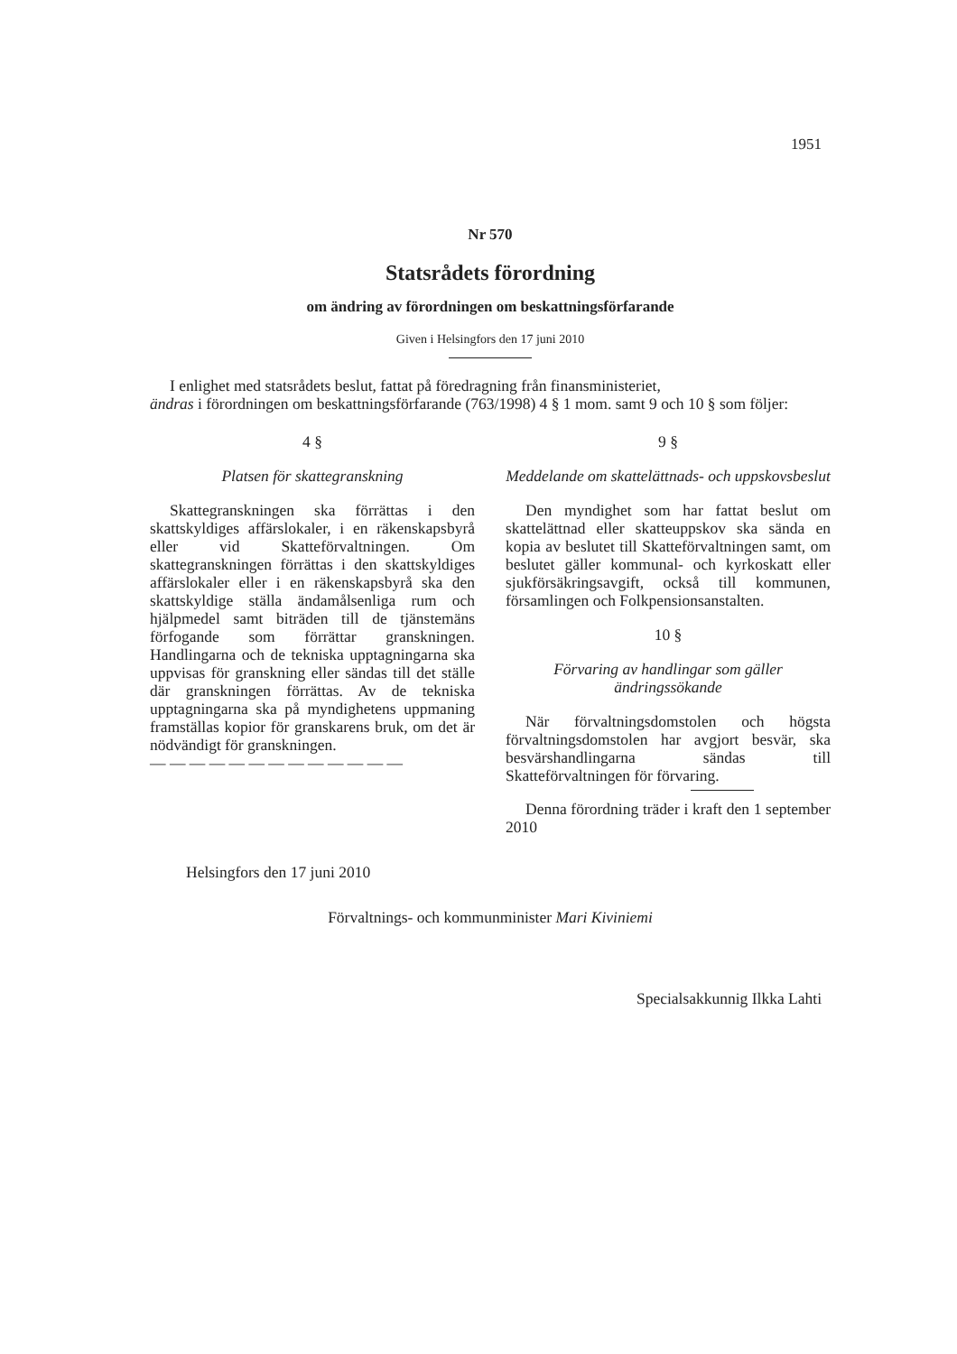1951
Nr 570
Statsrådets förordning
om ändring av förordningen om beskattningsförfarande
Given i Helsingfors den 17 juni 2010
I enlighet med statsrådets beslut, fattat på föredragning från finansministeriet,
ändras i förordningen om beskattningsförfarande (763/1998) 4 § 1 mom. samt 9 och 10 § som följer:
4 §
Platsen för skattegranskning
Skattegranskningen ska förrättas i den skattskyldiges affärslokaler, i en räkenskapsbyrå eller vid Skatteförvaltningen. Om skattegranskningen förrättas i den skattskyldiges affärslokaler eller i en räkenskapsbyrå ska den skattskyldige ställa ändamålsenliga rum och hjälpmedel samt biträden till de tjänstemäns förfogande som förrättar granskningen. Handlingarna och de tekniska upptagningarna ska uppvisas för granskning eller sändas till det ställe där granskningen förrättas. Av de tekniska upptagningarna ska på myndighetens uppmaning framställas kopior för granskarens bruk, om det är nödvändigt för granskningen.
— — — — — — — — — — — — —
9 §
Meddelande om skattelättnads- och uppskovsbeslut
Den myndighet som har fattat beslut om skattelättnad eller skatteuppskov ska sända en kopia av beslutet till Skatteförvaltningen samt, om beslutet gäller kommunal- och kyrkoskatt eller sjukförsäkringsavgift, också till kommunen, församlingen och Folkpensionsanstalten.
10 §
Förvaring av handlingar som gäller ändringssökande
När förvaltningsdomstolen och högsta förvaltningsdomstolen har avgjort besvär, ska besvärshandlingarna sändas till Skatteförvaltningen för förvaring.
Denna förordning träder i kraft den 1 september 2010
Helsingfors den 17 juni 2010
Förvaltnings- och kommunminister Mari Kiviniemi
Specialsakkunnig Ilkka Lahti